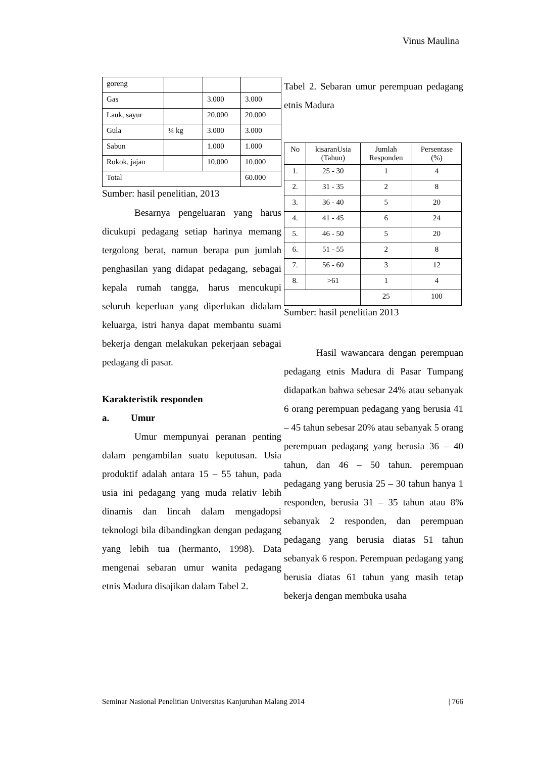Vinus Maulina
| goreng | | | |
| Gas | | 3.000 | 3.000 |
| Lauk, sayur | | 20.000 | 20.000 |
| Gula | ¼ kg | 3.000 | 3.000 |
| Sabun | | 1.000 | 1.000 |
| Rokok, jajan | | 10.000 | 10.000 |
| Total | | | 60.000 |
Sumber: hasil penelitian, 2013
Besarnya pengeluaran yang harus dicukupi pedagang setiap harinya memang tergolong berat, namun berapa pun jumlah penghasilan yang didapat pedagang, sebagai kepala rumah tangga, harus mencukupi seluruh keperluan yang diperlukan didalam keluarga, istri hanya dapat membantu suami bekerja dengan melakukan pekerjaan sebagai pedagang di pasar.
Karakteristik responden
a. Umur
Umur mempunyai peranan penting dalam pengambilan suatu keputusan. Usia produktif adalah antara 15 – 55 tahun, pada usia ini pedagang yang muda relativ lebih dinamis dan lincah dalam mengadopsi teknologi bila dibandingkan dengan pedagang yang lebih tua (hermanto, 1998). Data mengenai sebaran umur wanita pedagang etnis Madura disajikan dalam Tabel 2.
Tabel 2. Sebaran umur perempuan pedagang etnis Madura
| No | kisaranUsia (Tahun) | Jumlah Responden | Persentase (%) |
| 1. | 25 - 30 | 1 | 4 |
| 2. | 31 - 35 | 2 | 8 |
| 3. | 36 - 40 | 5 | 20 |
| 4. | 41 - 45 | 6 | 24 |
| 5. | 46 - 50 | 5 | 20 |
| 6. | 51 - 55 | 2 | 8 |
| 7. | 56 - 60 | 3 | 12 |
| 8. | >61 | 1 | 4 |
| | | 25 | 100 |
Sumber: hasil penelitian 2013
Hasil wawancara dengan perempuan pedagang etnis Madura di Pasar Tumpang didapatkan bahwa sebesar 24% atau sebanyak 6 orang perempuan pedagang yang berusia 41 – 45 tahun sebesar 20% atau sebanyak 5 orang perempuan pedagang yang berusia 36 – 40 tahun, dan 46 – 50 tahun. perempuan pedagang yang berusia 25 – 30 tahun hanya 1 responden, berusia 31 – 35 tahun atau 8% sebanyak 2 responden, dan perempuan pedagang yang berusia diatas 51 tahun sebanyak 6 respon. Perempuan pedagang yang berusia diatas 61 tahun yang masih tetap bekerja dengan membuka usaha
Seminar Nasional Penelitian Universitas Kanjuruhan Malang 2014 | 766